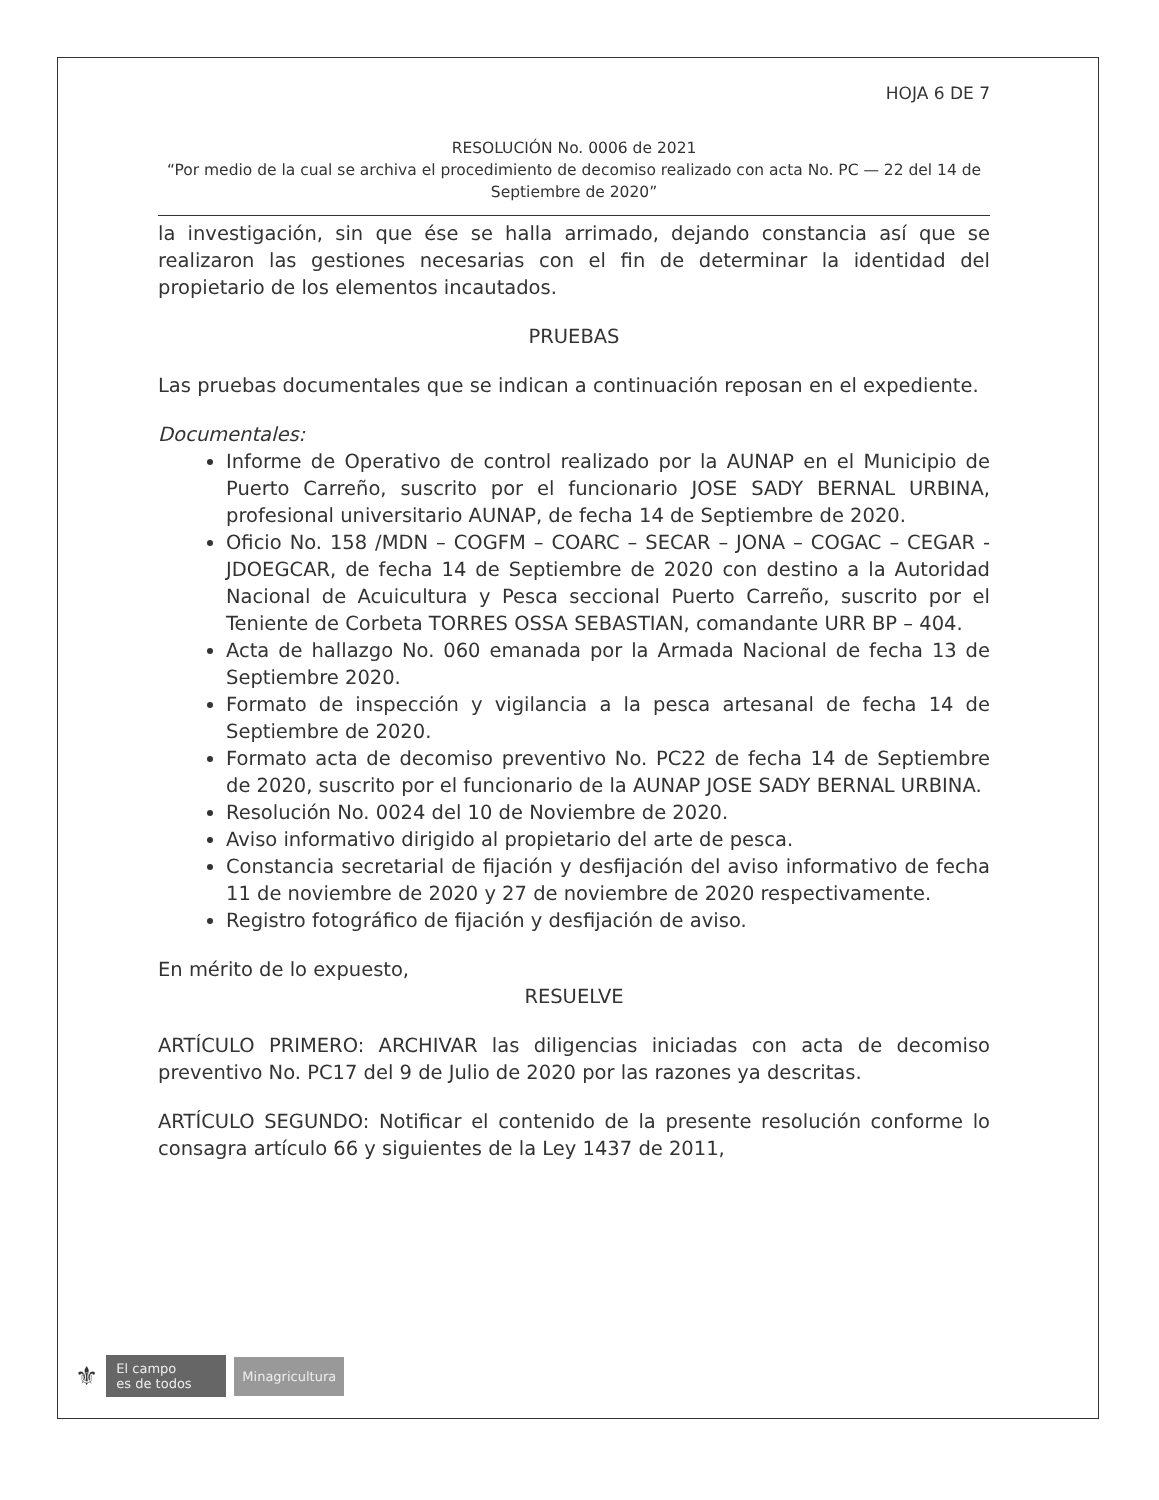HOJA 6 DE 7
RESOLUCIÓN No. 0006 de 2021
“Por medio de la cual se archiva el procedimiento de decomiso realizado con acta No. PC — 22 del 14 de Septiembre de 2020”
la investigación, sin que ése se halla arrimado, dejando constancia así que se realizaron las gestiones necesarias con el fin de determinar la identidad del propietario de los elementos incautados.
PRUEBAS
Las pruebas documentales que se indican a continuación reposan en el expediente.
Documentales:
Informe de Operativo de control realizado por la AUNAP en el Municipio de Puerto Carreño, suscrito por el funcionario JOSE SADY BERNAL URBINA, profesional universitario AUNAP, de fecha 14 de Septiembre de 2020.
Oficio No. 158 /MDN – COGFM – COARC – SECAR – JONA – COGAC – CEGAR - JDOEGCAR, de fecha 14 de Septiembre de 2020 con destino a la Autoridad Nacional de Acuicultura y Pesca seccional Puerto Carreño, suscrito por el Teniente de Corbeta TORRES OSSA SEBASTIAN, comandante URR BP – 404.
Acta de hallazgo No. 060 emanada por la Armada Nacional de fecha 13 de Septiembre 2020.
Formato de inspección y vigilancia a la pesca artesanal de fecha 14 de Septiembre de 2020.
Formato acta de decomiso preventivo No. PC22 de fecha 14 de Septiembre de 2020, suscrito por el funcionario de la AUNAP JOSE SADY BERNAL URBINA.
Resolución No. 0024 del 10 de Noviembre de 2020.
Aviso informativo dirigido al propietario del arte de pesca.
Constancia secretarial de fijación y desfijación del aviso informativo de fecha 11 de noviembre de 2020 y 27 de noviembre de 2020 respectivamente.
Registro fotográfico de fijación y desfijación de aviso.
En mérito de lo expuesto,
RESUELVE
ARTÍCULO PRIMERO: ARCHIVAR las diligencias iniciadas con acta de decomiso preventivo No. PC17 del 9 de Julio de 2020 por las razones ya descritas.
ARTÍCULO SEGUNDO: Notificar el contenido de la presente resolución conforme lo consagra artículo 66 y siguientes de la Ley 1437 de 2011,
⚜
El campo
es de todos
Minagricultura